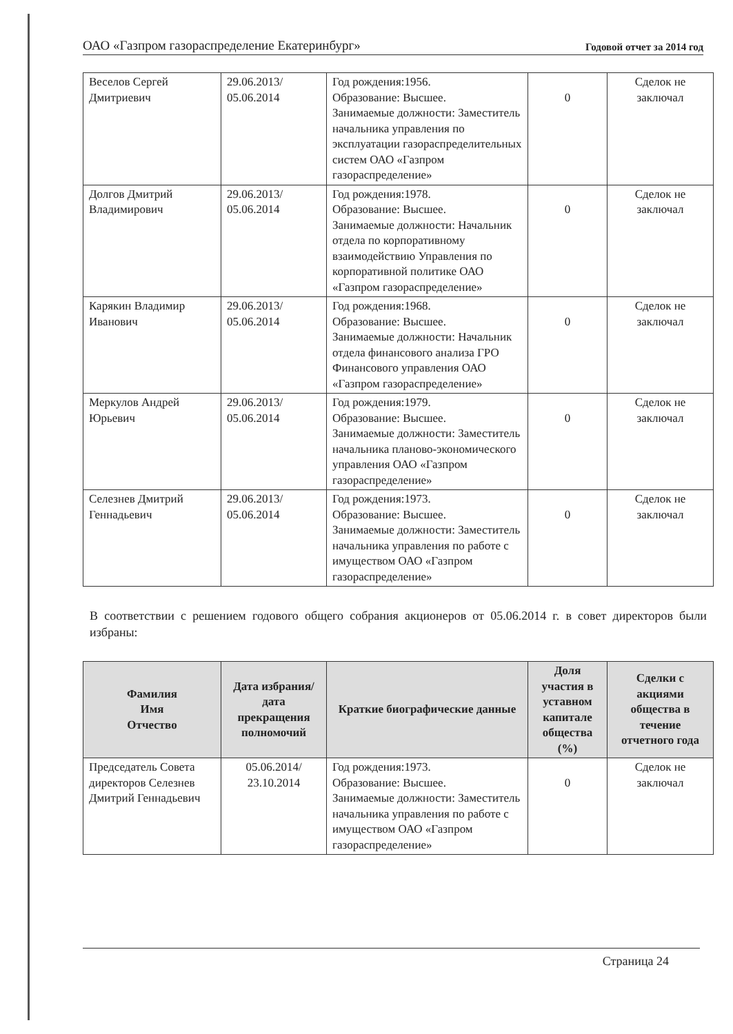ОАО «Газпром газораспределение Екатеринбург» Годовой отчет за 2014 год
| Веселов Сергей Дмитриевич | 29.06.2013/ 05.06.2014 | Год рождения:1956. Образование: Высшее. Занимаемые должности: Заместитель начальника управления по эксплуатации газораспределительных систем ОАО «Газпром газораспределение» | 0 | Сделок не заключал |
| Долгов Дмитрий Владимирович | 29.06.2013/ 05.06.2014 | Год рождения:1978. Образование: Высшее. Занимаемые должности: Начальник отдела по корпоративному взаимодействию Управления по корпоративной политике ОАО «Газпром газораспределение» | 0 | Сделок не заключал |
| Карякин Владимир Иванович | 29.06.2013/ 05.06.2014 | Год рождения:1968. Образование: Высшее. Занимаемые должности: Начальник отдела финансового анализа ГРО Финансового управления ОАО «Газпром газораспределение» | 0 | Сделок не заключал |
| Меркулов Андрей Юрьевич | 29.06.2013/ 05.06.2014 | Год рождения:1979. Образование: Высшее. Занимаемые должности: Заместитель начальника планово-экономического управления ОАО «Газпром газораспределение» | 0 | Сделок не заключал |
| Селезнев Дмитрий Геннадьевич | 29.06.2013/ 05.06.2014 | Год рождения:1973. Образование: Высшее. Занимаемые должности: Заместитель начальника управления по работе с имуществом ОАО «Газпром газораспределение» | 0 | Сделок не заключал |
В соответствии с решением годового общего собрания акционеров от 05.06.2014 г. в совет директоров были избраны:
| Фамилия Имя Отчество | Дата избрания/ дата прекращения полномочий | Краткие биографические данные | Доля участия в уставном капитале общества (%) | Сделки с акциями общества в течение отчетного года |
| --- | --- | --- | --- | --- |
| Председатель Совета директоров Селезнев Дмитрий Геннадьевич | 05.06.2014/ 23.10.2014 | Год рождения:1973. Образование: Высшее. Занимаемые должности: Заместитель начальника управления по работе с имуществом ОАО «Газпром газораспределение» | 0 | Сделок не заключал |
Страница 24